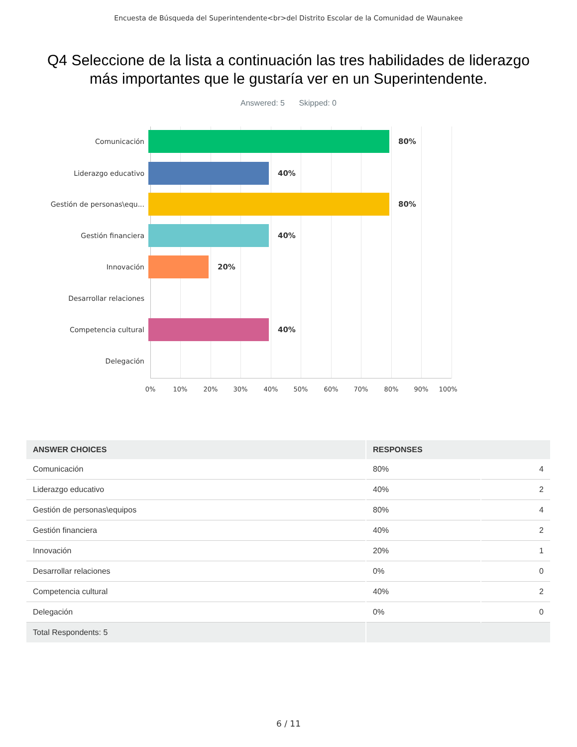Encuesta de Búsqueda del Superintendente<br>del Distrito Escolar de la Comunidad de Waunakee
Q4 Seleccione de la lista a continuación las tres habilidades de liderazgo más importantes que le gustaría ver en un Superintendente.
Answered: 5 Skipped: 0
Comunicación
80%
Liderazgo educativo
40%
Gestión de personas\equ...
80%
Gestión financiera
40%
Innovación
20%
Desarrollar relaciones
Competencia cultural
40%
Delegación
0% 10% 20% 30% 40% 50% 60% 70% 80% 90% 100%
| ANSWER CHOICES | RESPONSES | |
| --- | --- | --- |
| Comunicación | 80% | 4 |
| Liderazgo educativo | 40% | 2 |
| Gestión de personas\equipos | 80% | 4 |
| Gestión financiera | 40% | 2 |
| Innovación | 20% | 1 |
| Desarrollar relaciones | 0% | 0 |
| Competencia cultural | 40% | 2 |
| Delegación | 0% | 0 |
| Total Respondents: 5 | | |
6 / 11